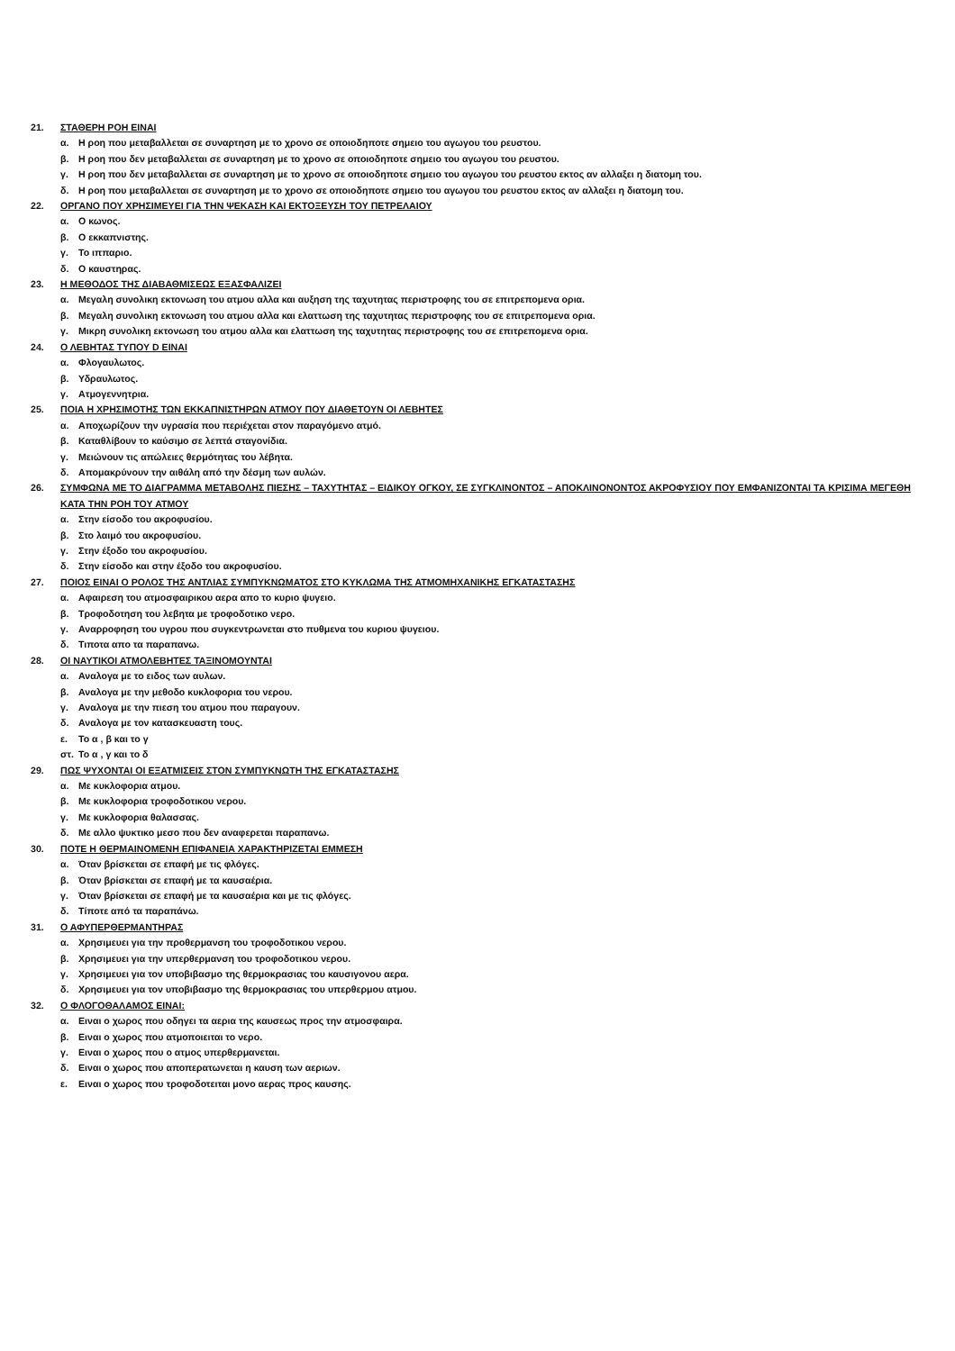21. ΣΤΑΘΕΡΗ ΡΟΗ ΕΙΝΑΙ
α. Η ροη που μεταβαλλεται σε συναρτηση με το χρονο σε οποιοδηποτε σημειο του αγωγου του ρευστου.
β. Η ροη που δεν μεταβαλλεται σε συναρτηση με το χρονο σε οποιοδηποτε σημειο του αγωγου του ρευστου.
γ. Η ροη που δεν μεταβαλλεται σε συναρτηση με το χρονο σε οποιοδηποτε σημειο του αγωγου του ρευστου εκτος αν αλλαξει η διατομη του.
δ. Η ροη που μεταβαλλεται σε συναρτηση με το χρονο σε οποιοδηποτε σημειο του αγωγου του ρευστου εκτος αν αλλαξει η διατομη του.
22. ΟΡΓΑΝΟ ΠΟΥ ΧΡΗΣΙΜΕΥΕΙ ΓΙΑ ΤΗΝ ΨΕΚΑΣΗ ΚΑΙ ΕΚΤΟΞΕΥΣΗ ΤΟΥ ΠΕΤΡΕΛΑΙΟΥ
α. Ο κωνος.
β. Ο εκκαπνιστης.
γ. Το ιππαριο.
δ. Ο καυστηρας.
23. Η ΜΕΘΟΔΟΣ ΤΗΣ ΔΙΑΒΑΘΜΙΣΕΩΣ ΕΞΑΣΦΑΛΙΖΕΙ
α. Μεγαλη συνολικη εκτονωση του ατμου αλλα και αυξηση της ταχυτητας περιστροφης του σε επιτρεπομενα ορια.
β. Μεγαλη συνολικη εκτονωση του ατμου αλλα και ελαττωση της ταχυτητας περιστροφης του σε επιτρεπομενα ορια.
γ. Μικρη συνολικη εκτονωση του ατμου αλλα και ελαττωση της ταχυτητας περιστροφης του σε επιτρεπομενα ορια.
24. Ο ΛΕΒΗΤΑΣ ΤΥΠΟΥ D ΕΙΝΑΙ
α. Φλογαυλωτος.
β. Υδραυλωτος.
γ. Ατμογεννητρια.
25. ΠΟΙΑ Η ΧΡΗΣΙΜΟΤΗΣ ΤΩΝ ΕΚΚΑΠΝΙΣΤΗΡΩΝ ΑΤΜΟΥ ΠΟΥ ΔΙΑΘΕΤΟΥΝ ΟΙ ΛΕΒΗΤΕΣ
α. Αποχωρίζουν την υγρασία που περιέχεται στον παραγόμενο ατμό.
β. Καταθλίβουν το καύσιμο σε λεπτά σταγονίδια.
γ. Μειώνουν τις απώλειες θερμότητας του λέβητα.
δ. Απομακρύνουν την αιθάλη από την δέσμη των αυλών.
26. ΣΥΜΦΩΝΑ ΜΕ ΤΟ ΔΙΑΓΡΑΜΜΑ ΜΕΤΑΒΟΛΗΣ ΠΙΕΣΗΣ – ΤΑΧΥΤΗΤΑΣ – ΕΙΔΙΚΟΥ ΟΓΚΟΥ, ΣΕ ΣΥΓΚΛΙΝΟΝΤΟΣ – ΑΠΟΚΛΙΝΟΝΟΝΤΟΣ ΑΚΡΟΦΥΣΙΟΥ ΠΟΥ ΕΜΦΑΝΙΖΟΝΤΑΙ ΤΑ ΚΡΙΣΙΜΑ ΜΕΓΕΘΗ ΚΑΤΑ ΤΗΝ ΡΟΗ ΤΟΥ ΑΤΜΟΥ
α. Στην είσοδο του ακροφυσίου.
β. Στο λαιμό του ακροφυσίου.
γ. Στην έξοδο του ακροφυσίου.
δ. Στην είσοδο και στην έξοδο του ακροφυσίου.
27. ΠΟΙΟΣ ΕΙΝΑΙ Ο ΡΟΛΟΣ ΤΗΣ ΑΝΤΛΙΑΣ ΣΥΜΠΥΚΝΩΜΑΤΟΣ ΣΤΟ ΚΥΚΛΩΜΑ ΤΗΣ ΑΤΜΟΜΗΧΑΝΙΚΗΣ ΕΓΚΑΤΑΣΤΑΣΗΣ
α. Αφαιρεση του ατμοσφαιρικου αερα απο το κυριο ψυγειο.
β. Τροφοδοτηση του λεβητα με τροφοδοτικο νερο.
γ. Αναρροφηση του υγρου που συγκεντρωνεται στο πυθμενα του κυριου ψυγειου.
δ. Τιποτα απο τα παραπανω.
28. ΟΙ ΝΑΥΤΙΚΟΙ ΑΤΜΟΛΕΒΗΤΕΣ ΤΑΞΙΝΟΜΟΥΝΤΑΙ
α. Αναλογα με το ειδος των αυλων.
β. Αναλογα με την μεθοδο κυκλοφορια του νερου.
γ. Αναλογα με την πιεση του ατμου που παραγουν.
δ. Αναλογα με τον κατασκευαστη τους.
ε. Το α , β και το γ
στ. Το α , γ και το δ
29. ΠΩΣ ΨΥΧΟΝΤΑΙ ΟΙ ΕΞΑΤΜΙΣΕΙΣ ΣΤΟΝ ΣΥΜΠΥΚΝΩΤΗ ΤΗΣ ΕΓΚΑΤΑΣΤΑΣΗΣ
α. Με κυκλοφορια ατμου.
β. Με κυκλοφορια τροφοδοτικου νερου.
γ. Με κυκλοφορια θαλασσας.
δ. Με αλλο ψυκτικο μεσο που δεν αναφερεται παραπανω.
30. ΠΟΤΕ Η ΘΕΡΜΑΙΝΟΜΕΝΗ ΕΠΙΦΑΝΕΙΑ ΧΑΡΑΚΤΗΡΙΖΕΤΑΙ ΕΜΜΕΣΗ
α. Όταν βρίσκεται σε επαφή με τις φλόγες.
β. Όταν βρίσκεται σε επαφή με τα καυσαέρια.
γ. Όταν βρίσκεται σε επαφή με τα καυσαέρια και με τις φλόγες.
δ. Τίποτε από τα παραπάνω.
31. Ο ΑΦΥΠΕΡΘΕΡΜΑΝΤΗΡΑΣ
α. Χρησιμευει για την προθερμανση του τροφοδοτικου νερου.
β. Χρησιμευει για την υπερθερμανση του τροφοδοτικου νερου.
γ. Χρησιμευει για τον υποβιβασμο της θερμοκρασιας του καυσιγονου αερα.
δ. Χρησιμευει για τον υποβιβασμο της θερμοκρασιας του υπερθερμου ατμου.
32. Ο ΦΛΟΓΟΘΑΛΑΜΟΣ ΕΙΝΑΙ:
α. Ειναι ο χωρος που οδηγει τα αερια της καυσεως προς την ατμοσφαιρα.
β. Ειναι ο χωρος που ατμοποιειται το νερο.
γ. Ειναι ο χωρος που ο ατμος υπερθερμανεται.
δ. Ειναι ο χωρος που αποπερατωνεται η καυση των αεριων.
ε. Ειναι ο χωρος που τροφοδοτειται μονο αερας προς καυσης.